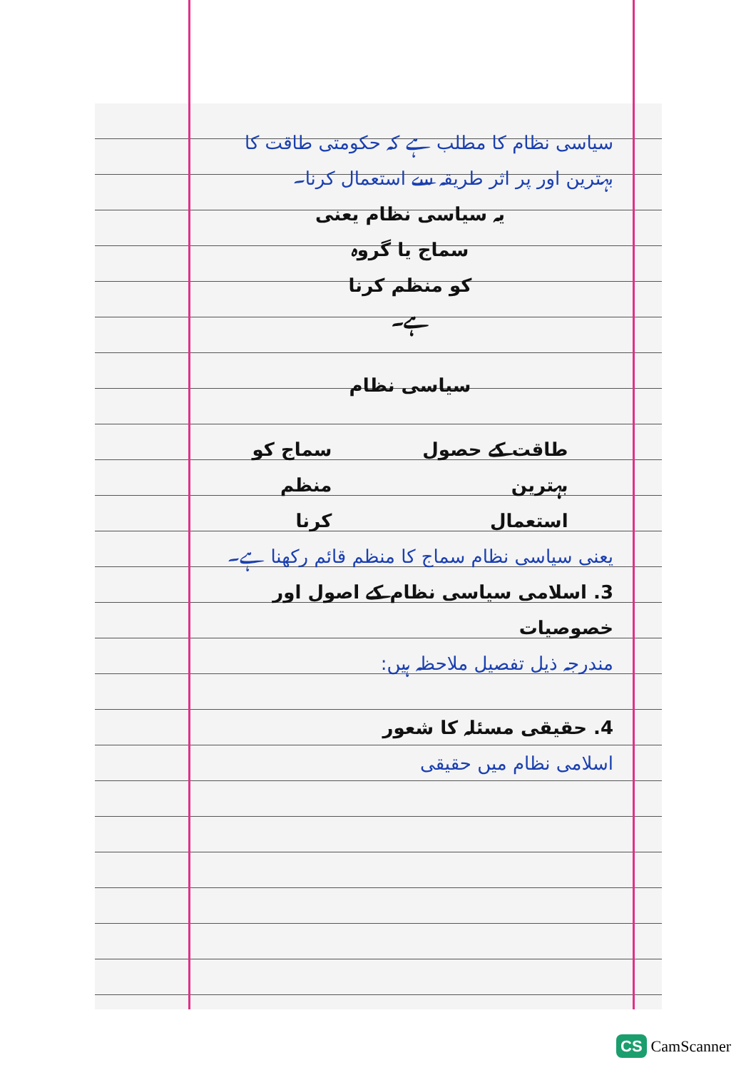سیاسی نظام کا مطلب ہے کہ حکومتی طاقت کا بہترین اور پر اثر طریقہ سے استعمال کرنا۔
یہ سیاسی نظام یعنی
سماج یا گروہ
کو منظم کرنا
ہے۔
سیاسی نظام
طاقت کے حصول
بہترین
استعمال
سماج کو
منظم
کرنا
یعنی سیاسی نظام سماج کا منظم قائم رکھنا ہے۔
3. اسلامی سیاسی نظام کے اصول اور خصوصیات
مندرجہ ذیل تفصیل ملاحظہ ہیں:
4. حقیقی مسئلہ کا شعور
اسلامی نظام میں حقیقی
CS CamScanner